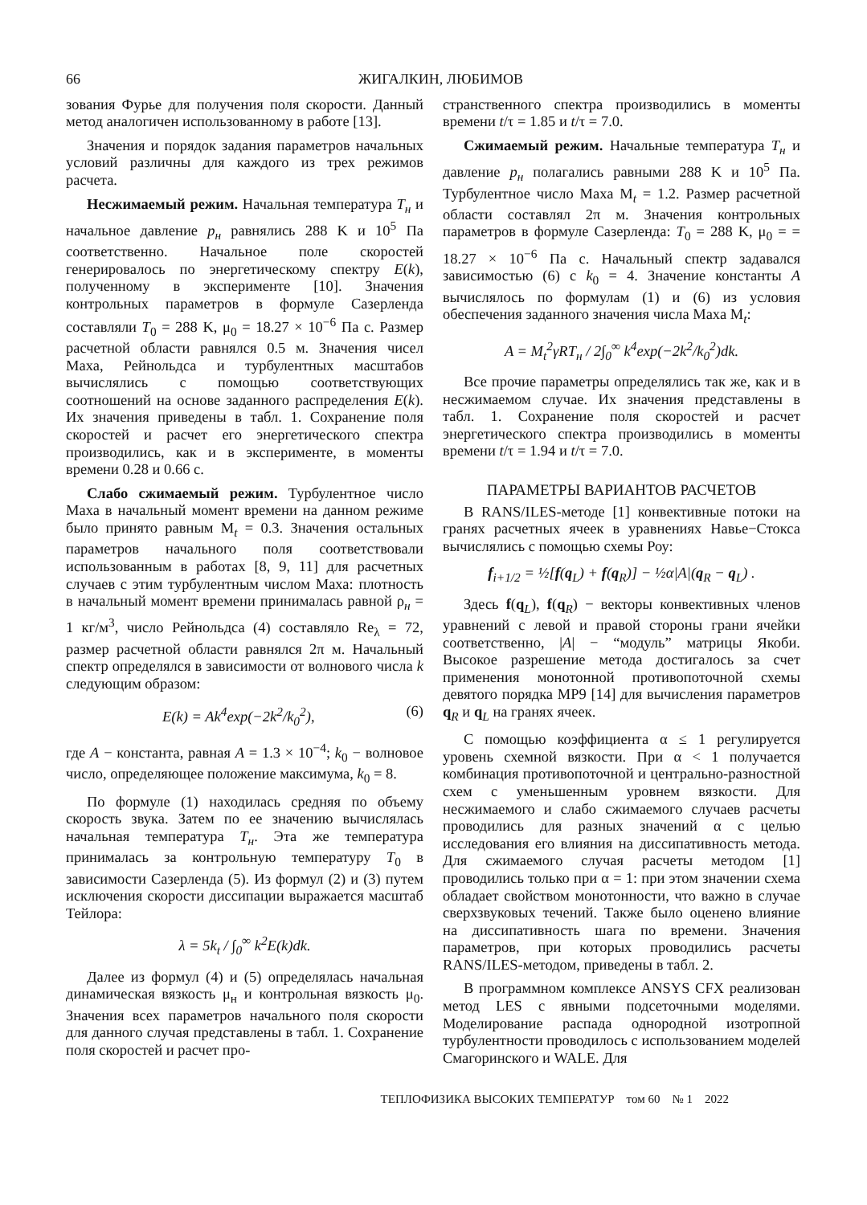66 ЖИГАЛКИН, ЛЮБИМОВ
зования Фурье для получения поля скорости. Данный метод аналогичен использованному в работе [13].
Значения и порядок задания параметров начальных условий различны для каждого из трех режимов расчета.
Несжимаемый режим. Начальная температура T<sub>н</sub> и начальное давление p<sub>н</sub> равнялись 288 K и 10<sup>5</sup> Па соответственно. Начальное поле скоростей генерировалось по энергетическому спектру E(k), полученному в эксперименте [10]. Значения контрольных параметров в формуле Сазерленда составляли T<sub>0</sub> = 288 K, μ<sub>0</sub> = 18.27 × 10<sup>−6</sup> Па с. Размер расчетной области равнялся 0.5 м. Значения чисел Маха, Рейнольдса и турбулентных масштабов вычислялись с помощью соответствующих соотношений на основе заданного распределения E(k). Их значения приведены в табл. 1. Сохранение поля скоростей и расчет его энергетического спектра производились, как и в эксперименте, в моменты времени 0.28 и 0.66 с.
Слабо сжимаемый режим. Турбулентное число Маха в начальный момент времени на данном режиме было принято равным M<sub>t</sub> = 0.3. Значения остальных параметров начального поля соответствовали использованным в работах [8, 9, 11] для расчетных случаев с этим турбулентным числом Маха: плотность в начальный момент времени принималась равной ρ<sub>н</sub> = 1 кг/м<sup>3</sup>, число Рейнольдса (4) составляло Re<sub>λ</sub> = 72, размер расчетной области равнялся 2π м. Начальный спектр определялся в зависимости от волнового числа k следующим образом:
E(k) = Ak<sup>4</sup>exp(−2k<sup>2</sup>/k<sub>0</sub><sup>2</sup>), (6)
где A − константа, равная A = 1.3 × 10<sup>−4</sup>; k<sub>0</sub> − волновое число, определяющее положение максимума, k<sub>0</sub> = 8.
По формуле (1) находилась средняя по объему скорость звука. Затем по ее значению вычислялась начальная температура T<sub>н</sub>. Эта же температура принималась за контрольную температуру T<sub>0</sub> в зависимости Сазерленда (5). Из формул (2) и (3) путем исключения скорости диссипации выражается масштаб Тейлора:
λ = 5k<sub>t</sub> / ∫<sub>0</sub><sup>∞</sup> k<sup>2</sup>E(k)dk.
Далее из формул (4) и (5) определялась начальная динамическая вязкость μ<sub>н</sub> и контрольная вязкость μ<sub>0</sub>. Значения всех параметров начального поля скорости для данного случая представлены в табл. 1. Сохранение поля скоростей и расчет про-
странственного спектра производились в моменты времени t/τ = 1.85 и t/τ = 7.0.
Сжимаемый режим. Начальные температура T<sub>н</sub> и давление p<sub>н</sub> полагались равными 288 K и 10<sup>5</sup> Па. Турбулентное число Маха M<sub>t</sub> = 1.2. Размер расчетной области составлял 2π м. Значения контрольных параметров в формуле Сазерленда: T<sub>0</sub> = 288 K, μ<sub>0</sub> = = 18.27 × 10<sup>−6</sup> Па с. Начальный спектр задавался зависимостью (6) с k<sub>0</sub> = 4. Значение константы A вычислялось по формулам (1) и (6) из условия обеспечения заданного значения числа Маха M<sub>t</sub>:
A = M<sub>t</sub><sup>2</sup>γRT<sub>н</sub> / 2∫<sub>0</sub><sup>∞</sup> k<sup>4</sup>exp(−2k<sup>2</sup>/k<sub>0</sub><sup>2</sup>)dk.
Все прочие параметры определялись так же, как и в несжимаемом случае. Их значения представлены в табл. 1. Сохранение поля скоростей и расчет энергетического спектра производились в моменты времени t/τ = 1.94 и t/τ = 7.0.
ПАРАМЕТРЫ ВАРИАНТОВ РАСЧЕТОВ
В RANS/ILES-методе [1] конвективные потоки на гранях расчетных ячеек в уравнениях Навье−Стокса вычислялись с помощью схемы Роу:
f<sub>i+1/2</sub> = ½[f(q<sub>L</sub>) + f(q<sub>R</sub>)] − ½α|A|(q<sub>R</sub> − q<sub>L</sub>) .
Здесь f(q<sub>L</sub>), f(q<sub>R</sub>) − векторы конвективных членов уравнений с левой и правой стороны грани ячейки соответственно, |A| − “модуль” матрицы Якоби. Высокое разрешение метода достигалось за счет применения монотонной противопоточной схемы девятого порядка MP9 [14] для вычисления параметров q<sub>R</sub> и q<sub>L</sub> на гранях ячеек.
С помощью коэффициента α ≤ 1 регулируется уровень схемной вязкости. При α < 1 получается комбинация противопоточной и центрально-разностной схем с уменьшенным уровнем вязкости. Для несжимаемого и слабо сжимаемого случаев расчеты проводились для разных значений α с целью исследования его влияния на диссипативность метода. Для сжимаемого случая расчеты методом [1] проводились только при α = 1: при этом значении схема обладает свойством монотонности, что важно в случае сверхзвуковых течений. Также было оценено влияние на диссипативность шага по времени. Значения параметров, при которых проводились расчеты RANS/ILES-методом, приведены в табл. 2.
В программном комплексе ANSYS CFX реализован метод LES с явными подсеточными моделями. Моделирование распада однородной изотропной турбулентности проводилось с использованием моделей Смагоринского и WALE. Для
ТЕПЛОФИЗИКА ВЫСОКИХ ТЕМПЕРАТУР том 60 № 1 2022